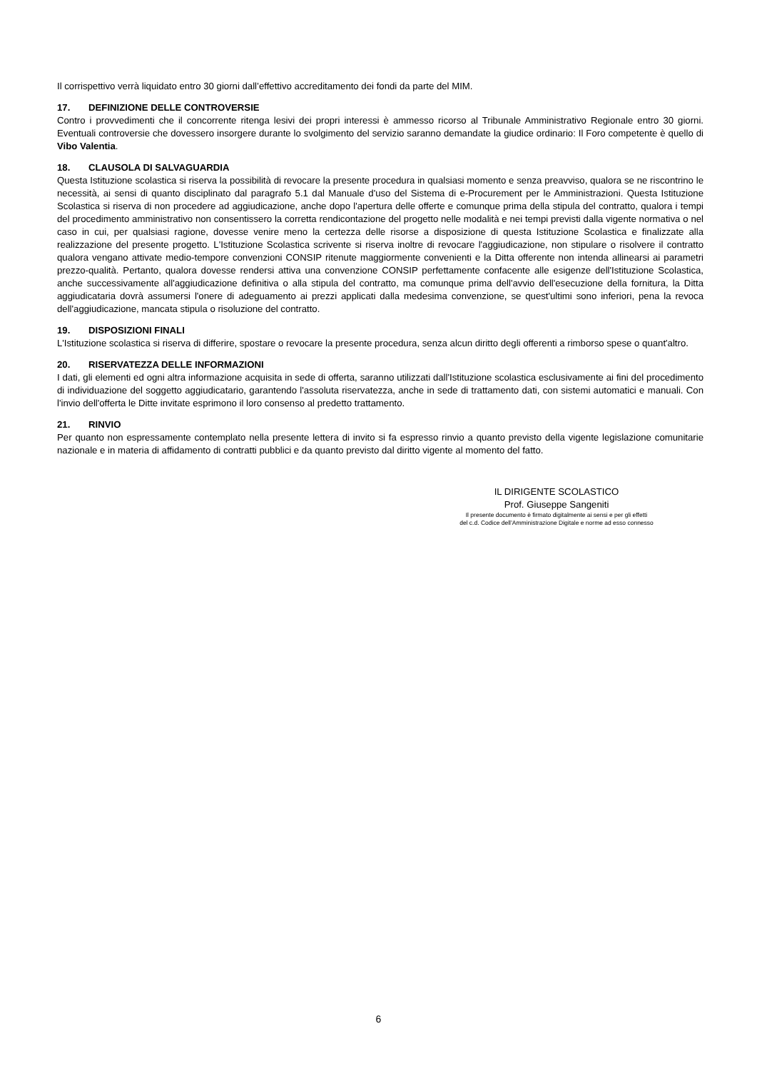Il corrispettivo verrà liquidato entro 30 giorni dall’effettivo accreditamento dei fondi da parte del MIM.
17. DEFINIZIONE DELLE CONTROVERSIE
Contro i provvedimenti che il concorrente ritenga lesivi dei propri interessi è ammesso ricorso al Tribunale Amministrativo Regionale entro 30 giorni. Eventuali controversie che dovessero insorgere durante lo svolgimento del servizio saranno demandate la giudice ordinario: Il Foro competente è quello di Vibo Valentia.
18. CLAUSOLA DI SALVAGUARDIA
Questa Istituzione scolastica si riserva la possibilità di revocare la presente procedura in qualsiasi momento e senza preavviso, qualora se ne riscontrino le necessità, ai sensi di quanto disciplinato dal paragrafo 5.1 dal Manuale d'uso del Sistema di e-Procurement per le Amministrazioni. Questa Istituzione Scolastica si riserva di non procedere ad aggiudicazione, anche dopo l'apertura delle offerte e comunque prima della stipula del contratto, qualora i tempi del procedimento amministrativo non consentissero la corretta rendicontazione del progetto nelle modalità e nei tempi previsti dalla vigente normativa o nel caso in cui, per qualsiasi ragione, dovesse venire meno la certezza delle risorse a disposizione di questa Istituzione Scolastica e finalizzate alla realizzazione del presente progetto. L'Istituzione Scolastica scrivente si riserva inoltre di revocare l'aggiudicazione, non stipulare o risolvere il contratto qualora vengano attivate medio-tempore convenzioni CONSIP ritenute maggiormente convenienti e la Ditta offerente non intenda allinearsi ai parametri prezzo-qualità. Pertanto, qualora dovesse rendersi attiva una convenzione CONSIP perfettamente confacente alle esigenze dell'Istituzione Scolastica, anche successivamente all'aggiudicazione definitiva o alla stipula del contratto, ma comunque prima dell'avvio dell'esecuzione della fornitura, la Ditta aggiudicataria dovrà assumersi l'onere di adeguamento ai prezzi applicati dalla medesima convenzione, se quest'ultimi sono inferiori, pena la revoca dell'aggiudicazione, mancata stipula o risoluzione del contratto.
19. DISPOSIZIONI FINALI
L'Istituzione scolastica si riserva di differire, spostare o revocare la presente procedura, senza alcun diritto degli offerenti a rimborso spese o quant'altro.
20. RISERVATEZZA DELLE INFORMAZIONI
I dati, gli elementi ed ogni altra informazione acquisita in sede di offerta, saranno utilizzati dall'Istituzione scolastica esclusivamente ai fini del procedimento di individuazione del soggetto aggiudicatario, garantendo l'assoluta riservatezza, anche in sede di trattamento dati, con sistemi automatici e manuali. Con l'invio dell'offerta le Ditte invitate esprimono il loro consenso al predetto trattamento.
21. RINVIO
Per quanto non espressamente contemplato nella presente lettera di invito si fa espresso rinvio a quanto previsto della vigente legislazione comunitarie nazionale e in materia di affidamento di contratti pubblici e da quanto previsto dal diritto vigente al momento del fatto.
IL DIRIGENTE SCOLASTICO
Prof. Giuseppe Sangeniti
Il presente documento è firmato digitalmente ai sensi e per gli effetti
del c.d. Codice dell’Amministrazione Digitale e norme ad esso connesso
6